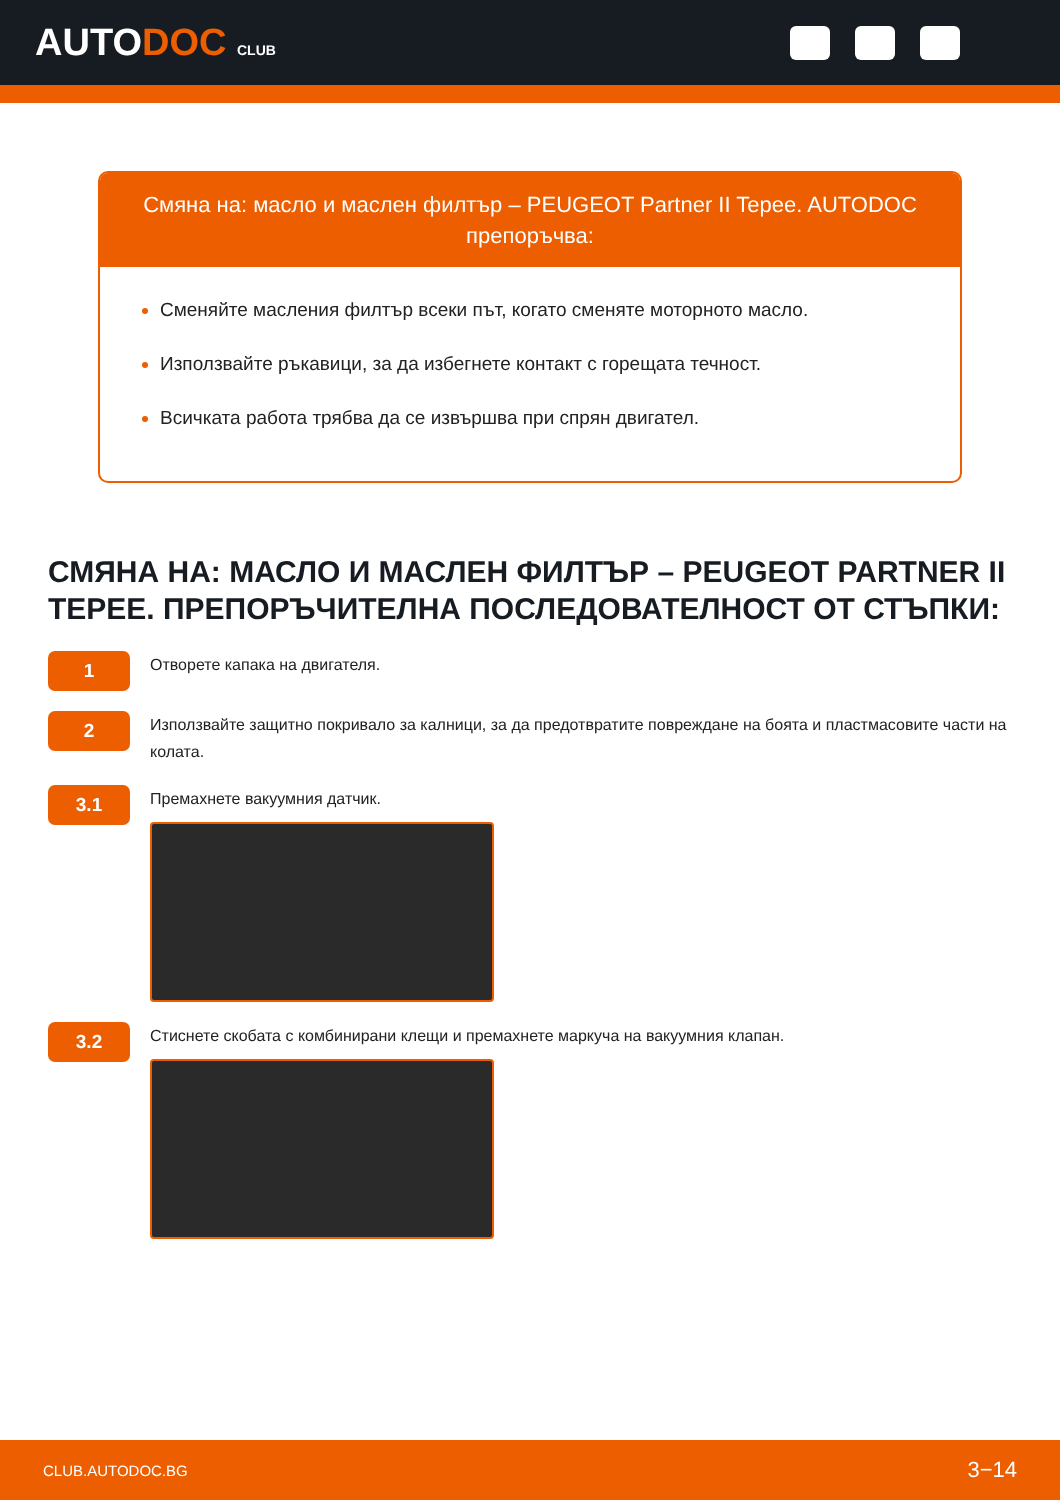AUTODOC CLUB
Смяна на: масло и маслен филтър – PEUGEOT Partner II Tepee. AUTODOC препоръчва:
Сменяйте масления филтър всеки път, когато сменяте моторното масло.
Използвайте ръкавици, за да избегнете контакт с горещата течност.
Всичката работа трябва да се извършва при спрян двигател.
СМЯНА НА: МАСЛО И МАСЛЕН ФИЛТЪР – PEUGEOT PARTNER II TEPEE. ПРЕПОРЪЧИТЕЛНА ПОСЛЕДОВАТЕЛНОСТ ОТ СТЪПКИ:
1
Отворете капака на двигателя.
2
Използвайте защитно покривало за калници, за да предотвратите повреждане на боята и пластмасовите части на колата.
3.1
Премахнете вакуумния датчик.
3.2
Стиснете скобата с комбинирани клещи и премахнете маркуча на вакуумния клапан.
CLUB.AUTODOC.BG 3−14